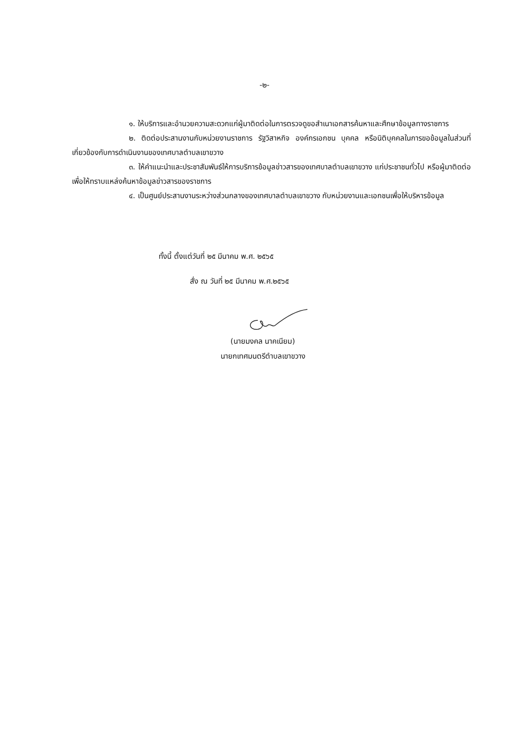-๒-
๑. ให้บริการและอำนวยความสะดวกแก่ผู้มาติดต่อในการตรวจดูขอสำเนาเอกสารค้นหาและศึกษาข้อมูลทางราชการ
๒. ติดต่อประสานงานกับหน่วยงานราชการ รัฐวิสาหกิจ องค์กรเอกชน บุคคล หรือนิติบุคคลในการขอข้อมูลในส่วนที่เกี่ยวข้องกับการดำเนินงานของเทศบาลตำบลเขาขวาง
๓. ให้คำแนะนำและประชาสัมพันธ์ให้การบริการข้อมูลข่าวสารของเทศบาลตำบลเขาขวาง แก่ประชาชนทั่วไป หรือผู้มาติดต่อเพื่อให้ทราบแหล่งค้นหาข้อมูลข่าวสารของราชการ
๔. เป็นศูนย์ประสานงานระหว่างส่วนกลางของเทศบาลตำบลเขาขวาง กับหน่วยงานและเอกชนเพื่อให้บริหารข้อมูล
ทั้งนี้ ตั้งแต่วันที่ ๒๕ มีนาคม พ.ศ. ๒๕๖๕
สั่ง ณ วันที่ ๒๕ มีนาคม พ.ศ.๒๕๖๕
(นายมงคล นาคเนียม)
นายกเทศมนตรีตำบลเขาขวาง